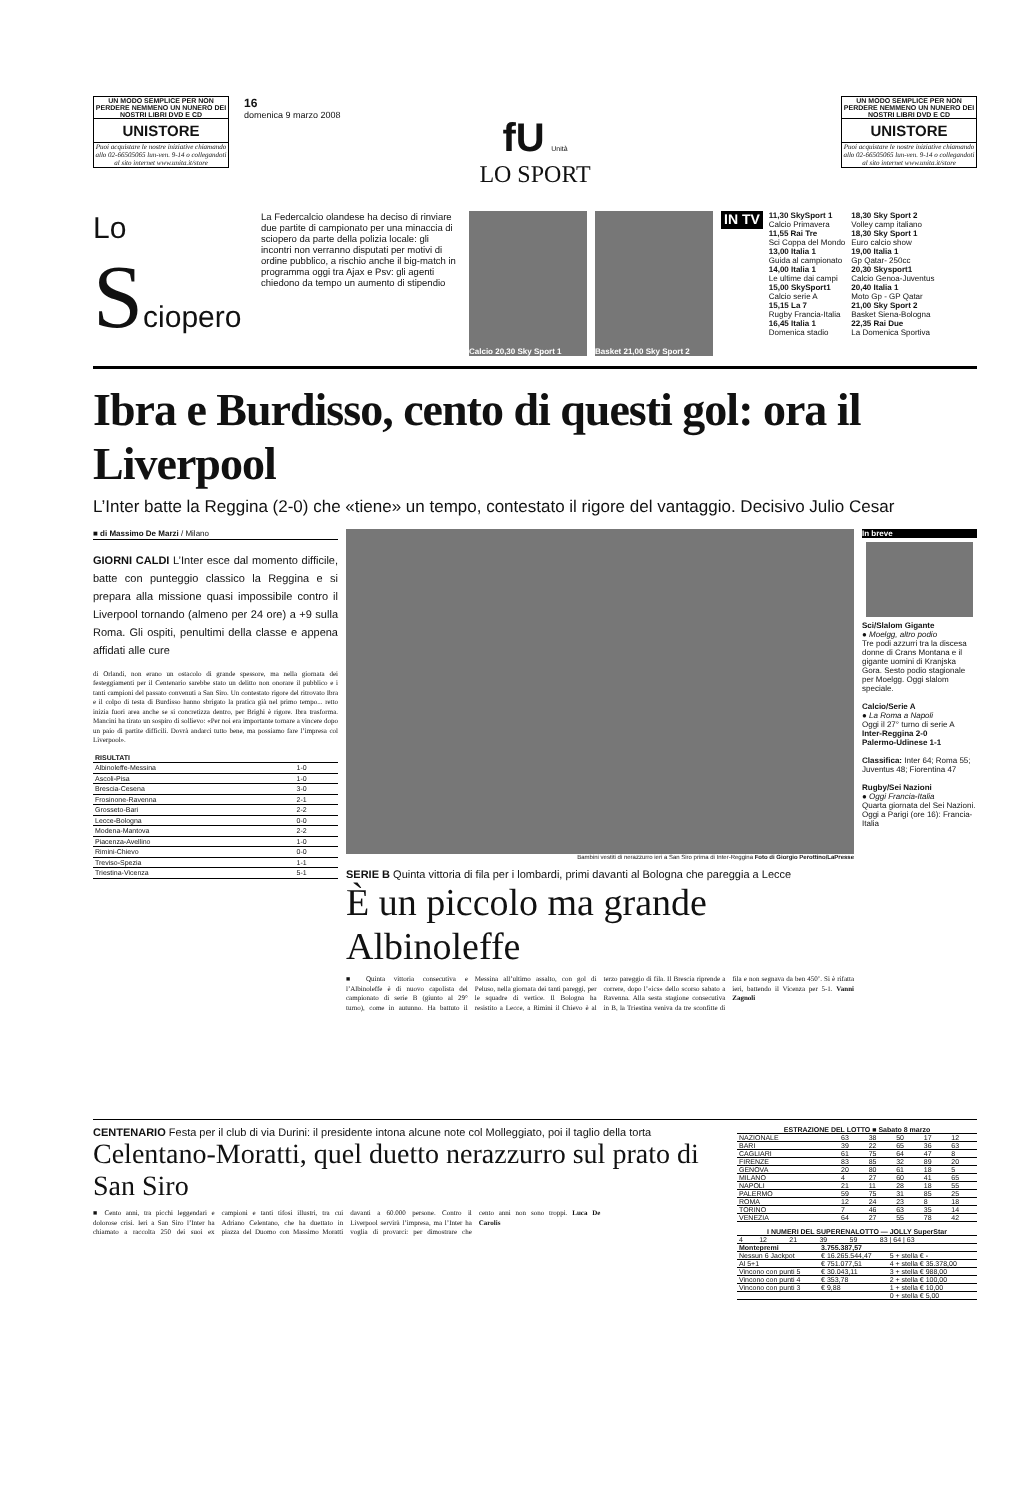UN MODO SEMPLICE PER NON PERDERE NEMMENO UN NUNERO DEI NOSTRI LIBRI DVD E CD
UNISTORE
Puoi acquistare le nostre iniziative chiamando allo 02-66505065 lun-ven. 9-14 o collegandoti al sito internet www.unita.it/store
16
domenica 9 marzo 2008
fU Unità
LO SPORT
UN MODO SEMPLICE PER NON PERDERE NEMMENO UN NUNERO DEI NOSTRI LIBRI DVD E CD
UNISTORE
Puoi acquistare le nostre iniziative chiamando allo 02-66505065 lun-ven. 9-14 o collegandoti al sito internet www.unita.it/store
Lo Sciopero
La Federcalcio olandese ha deciso di rinviare due partite di campionato per una minaccia di sciopero da parte della polizia locale: gli incontri non verranno disputati per motivi di ordine pubblico, a rischio anche il big-match in programma oggi tra Ajax e Psv: gli agenti chiedono da tempo un aumento di stipendio
Calcio 20,30 Sky Sport 1 Basket 21,00 Sky Sport 2
IN TV
11,30 SkySport 1
Calcio Primavera
11,55 Rai Tre
Sci Coppa del Mondo
13,00 Italia 1
Guida al campionato
14,00 Italia 1
Le ultime dai campi
15,00 SkySport1
Calcio serie A
15,15 La 7
Rugby Francia-Italia
16,45 Italia 1
Domenica stadio
18,30 Sky Sport 2
Volley camp italiano
18,30 Sky Sport 1
Euro calcio show
19,00 Italia 1
Gp Qatar- 250cc
20,30 Skysport1
Calcio Genoa-Juventus
20,40 Italia 1
Moto Gp - GP Qatar
21,00 Sky Sport 2
Basket Siena-Bologna
22,35 Rai Due
La Domenica Sportiva
Ibra e Burdisso, cento di questi gol: ora il Liverpool
L’Inter batte la Reggina (2-0) che «tiene» un tempo, contestato il rigore del vantaggio. Decisivo Julio Cesar
■ di Massimo De Marzi / Milano
GIORNI CALDI L’Inter esce dal momento difficile, batte con punteggio classico la Reggina e si prepara alla missione quasi impossibile contro il Liverpool tornando (almeno per 24 ore) a +9 sulla Roma. Gli ospiti, penultimi della classe e appena affidati alle cure
di Orlandi, non erano un ostacolo di grande spessore, ma nella giornata dei festeggiamenti per il Centenario sarebbe stato un delitto non onorare il pubblico e i tanti campioni del passato convenuti a San Siro. Un contestato rigore del ritrovato Ibra e il colpo di testa di Burdisso hanno sbrigato la pratica già nel primo tempo... retto inizia fuori area anche se si concretizza dentro, per Brighi è rigore. Ibra trasforma. Mancini ha tirato un sospiro di sollievo: «Per noi era importante tornare a vincere dopo un paio di partite difficili. Dovrà andarci tutto bene, ma possiamo fare l’impresa col Liverpool».
| RISULTATI | |
| --- | --- |
| Albinoleffe-Messina | 1-0 |
| Ascoli-Pisa | 1-0 |
| Brescia-Cesena | 3-0 |
| Frosinone-Ravenna | 2-1 |
| Grosseto-Bari | 2-2 |
| Lecce-Bologna | 0-0 |
| Modena-Mantova | 2-2 |
| Piacenza-Avellino | 1-0 |
| Rimini-Chievo | 0-0 |
| Treviso-Spezia | 1-1 |
| Triestina-Vicenza | 5-1 |
Bambini vestiti di nerazzurro ieri a San Siro prima di Inter-Reggina Foto di Giorgio Perottino/LaPresse
SERIE B Quinta vittoria di fila per i lombardi, primi davanti al Bologna che pareggia a Lecce
È un piccolo ma grande Albinoleffe
■ Quinta vittoria consecutiva e l’Albinoleffe è di nuovo capolista del campionato di serie B (giunto al 29° turno), come in autunno. Ha battuto il Messina all’ultimo assalto, con gol di Peluso, nella giornata dei tanti pareggi, per le squadre di vertice. Il Bologna ha resistito a Lecce, a Rimini il Chievo è al terzo pareggio di fila. Il Brescia riprende a correre, dopo l’«ics» dello scorso sabato a Ravenna. Alla sesta stagione consecutiva in B, la Triestina veniva da tre sconfitte di fila e non segnava da ben 450’. Si è rifatta ieri, battendo il Vicenza per 5-1. Vanni Zagnoli
In breve
Sci/Slalom Gigante
● Moelgg, altro podio
Tre podi azzurri tra la discesa donne di Crans Montana e il gigante uomini di Kranjska Gora. Sesto podio stagionale per Moelgg. Oggi slalom speciale.
Calcio/Serie A
● La Roma a Napoli
Oggi il 27° turno di serie A
Inter-Reggina 2-0
Palermo-Udinese 1-1
Classifica: Inter 64; Roma 55; Juventus 48; Fiorentina 47
Rugby/Sei Nazioni
● Oggi Francia-Italia
Quarta giornata del Sei Nazioni. Oggi a Parigi (ore 16): Francia-Italia
CENTENARIO Festa per il club di via Durini: il presidente intona alcune note col Molleggiato, poi il taglio della torta
Celentano-Moratti, quel duetto nerazzurro sul prato di San Siro
■ Cento anni, tra picchi leggendari e dolorose crisi. Ieri a San Siro l’Inter ha chiamato a raccolta 250 dei suoi ex campioni e tanti tifosi illustri, tra cui Adriano Celentano, che ha duettato in piazza del Duomo con Massimo Moratti davanti a 60.000 persone. Contro il Liverpool servirà l’impresa, ma l’Inter ha voglia di provarci: per dimostrare che cento anni non sono troppi. Luca De Carolis
| ESTRAZIONE DEL LOTTO ■ Sabato 8 marzo | | | | | |
| --- | --- | --- | --- | --- | --- |
| NAZIONALE | 63 | 38 | 50 | 17 | 12 |
| BARI | 39 | 22 | 65 | 36 | 63 |
| CAGLIARI | 61 | 75 | 64 | 47 | 8 |
| FIRENZE | 83 | 85 | 32 | 89 | 20 |
| GENOVA | 20 | 80 | 61 | 18 | 5 |
| MILANO | 4 | 27 | 60 | 41 | 65 |
| NAPOLI | 21 | 11 | 28 | 18 | 55 |
| PALERMO | 59 | 75 | 31 | 85 | 25 |
| ROMA | 12 | 24 | 23 | 8 | 18 |
| TORINO | 7 | 46 | 63 | 35 | 14 |
| VENEZIA | 64 | 27 | 55 | 78 | 42 |
| I NUMERI DEL SUPERENALOTTO — JOLLY SuperStar | | | | | |
| --- | --- | --- | --- | --- | --- |
| 4 | 12 | 21 | 39 | 59 | 83 / 64 / 63 |
| Montepremi | 3.755.387,57 | |
| Nessun 6 Jackpot | € 16.265.544,47 | 5 + stella € - |
| Al 5+1 | € 751.077,51 | 4 + stella € 35.378,00 |
| Vincono con punti 5 | € 30.043,11 | 3 + stella € 988,00 |
| Vincono con punti 4 | € 353,78 | 2 + stella € 100,00 |
| Vincono con punti 3 | € 9,88 | 1 + stella € 10,00 |
| | | 0 + stella € 5,00 |